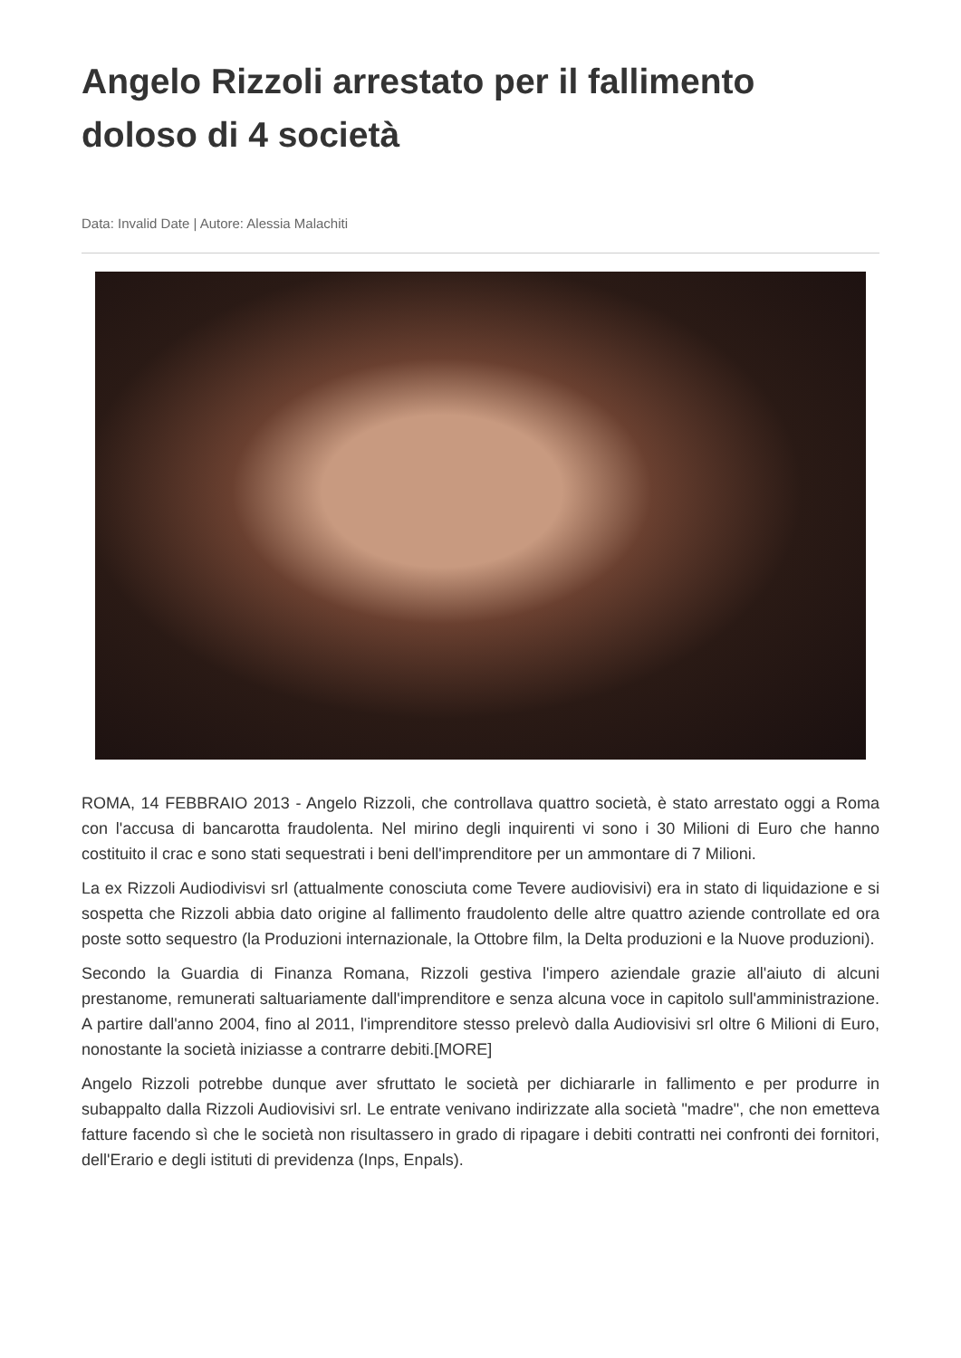Angelo Rizzoli arrestato per il fallimento doloso di 4 società
Data: Invalid Date | Autore: Alessia Malachiti
ROMA, 14 FEBBRAIO 2013 - Angelo Rizzoli, che controllava quattro società, è stato arrestato oggi a Roma con l'accusa di bancarotta fraudolenta. Nel mirino degli inquirenti vi sono i 30 Milioni di Euro che hanno costituito il crac e sono stati sequestrati i beni dell'imprenditore per un ammontare di 7 Milioni.
La ex Rizzoli Audiodivisvi srl (attualmente conosciuta come Tevere audiovisivi) era in stato di liquidazione e si sospetta che Rizzoli abbia dato origine al fallimento fraudolento delle altre quattro aziende controllate ed ora poste sotto sequestro (la Produzioni internazionale, la Ottobre film, la Delta produzioni e la Nuove produzioni).
Secondo la Guardia di Finanza Romana, Rizzoli gestiva l'impero aziendale grazie all'aiuto di alcuni prestanome, remunerati saltuariamente dall'imprenditore e senza alcuna voce in capitolo sull'amministrazione. A partire dall'anno 2004, fino al 2011, l'imprenditore stesso prelevò dalla Audiovisivi srl oltre 6 Milioni di Euro, nonostante la società iniziasse a contrarre debiti.[MORE]
Angelo Rizzoli potrebbe dunque aver sfruttato le società per dichiararle in fallimento e per produrre in subappalto dalla Rizzoli Audiovisivi srl. Le entrate venivano indirizzate alla società "madre", che non emetteva fatture facendo sì che le società non risultassero in grado di ripagare i debiti contratti nei confronti dei fornitori, dell'Erario e degli istituti di previdenza (Inps, Enpals).